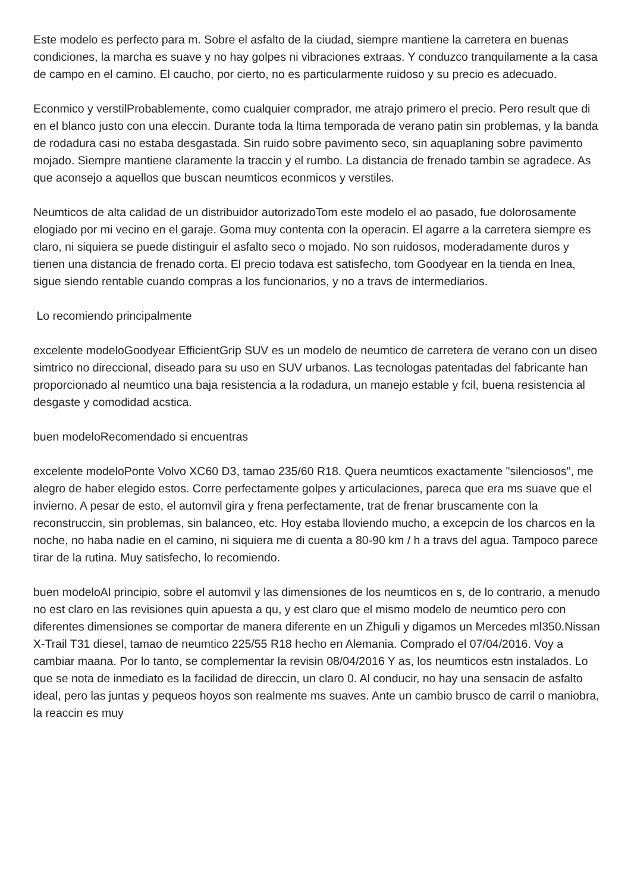Este modelo es perfecto para m. Sobre el asfalto de la ciudad, siempre mantiene la carretera en buenas condiciones, la marcha es suave y no hay golpes ni vibraciones extraas. Y conduzco tranquilamente a la casa de campo en el camino. El caucho, por cierto, no es particularmente ruidoso y su precio es adecuado.
Econmico y verstilProbablemente, como cualquier comprador, me atrajo primero el precio. Pero result que di en el blanco justo con una eleccin. Durante toda la ltima temporada de verano patin sin problemas, y la banda de rodadura casi no estaba desgastada. Sin ruido sobre pavimento seco, sin aquaplaning sobre pavimento mojado. Siempre mantiene claramente la traccin y el rumbo. La distancia de frenado tambin se agradece. As que aconsejo a aquellos que buscan neumticos econmicos y verstiles.
Neumticos de alta calidad de un distribuidor autorizadoTom este modelo el ao pasado, fue dolorosamente elogiado por mi vecino en el garaje. Goma muy contenta con la operacin. El agarre a la carretera siempre es claro, ni siquiera se puede distinguir el asfalto seco o mojado. No son ruidosos, moderadamente duros y tienen una distancia de frenado corta. El precio todava est satisfecho, tom Goodyear en la tienda en lnea, sigue siendo rentable cuando compras a los funcionarios, y no a travs de intermediarios.
Lo recomiendo principalmente
excelente modeloGoodyear EfficientGrip SUV es un modelo de neumtico de carretera de verano con un diseo simtrico no direccional, diseado para su uso en SUV urbanos. Las tecnologas patentadas del fabricante han proporcionado al neumtico una baja resistencia a la rodadura, un manejo estable y fcil, buena resistencia al desgaste y comodidad acstica.
buen modeloRecomendado si encuentras
excelente modeloPonte Volvo XC60 D3, tamao 235/60 R18. Quera neumticos exactamente "silenciosos", me alegro de haber elegido estos. Corre perfectamente golpes y articulaciones, pareca que era ms suave que el invierno. A pesar de esto, el automvil gira y frena perfectamente, trat de frenar bruscamente con la reconstruccin, sin problemas, sin balanceo, etc. Hoy estaba lloviendo mucho, a excepcin de los charcos en la noche, no haba nadie en el camino, ni siquiera me di cuenta a 80-90 km / h a travs del agua. Tampoco parece tirar de la rutina. Muy satisfecho, lo recomiendo.
buen modeloAl principio, sobre el automvil y las dimensiones de los neumticos en s, de lo contrario, a menudo no est claro en las revisiones quin apuesta a qu, y est claro que el mismo modelo de neumtico pero con diferentes dimensiones se comportar de manera diferente en un Zhiguli y digamos un Mercedes ml350.Nissan X-Trail T31 diesel, tamao de neumtico 225/55 R18 hecho en Alemania. Comprado el 07/04/2016. Voy a cambiar maana. Por lo tanto, se complementar la revisin 08/04/2016 Y as, los neumticos estn instalados. Lo que se nota de inmediato es la facilidad de direccin, un claro 0. Al conducir, no hay una sensacin de asfalto ideal, pero las juntas y pequeos hoyos son realmente ms suaves. Ante un cambio brusco de carril o maniobra, la reaccin es muy